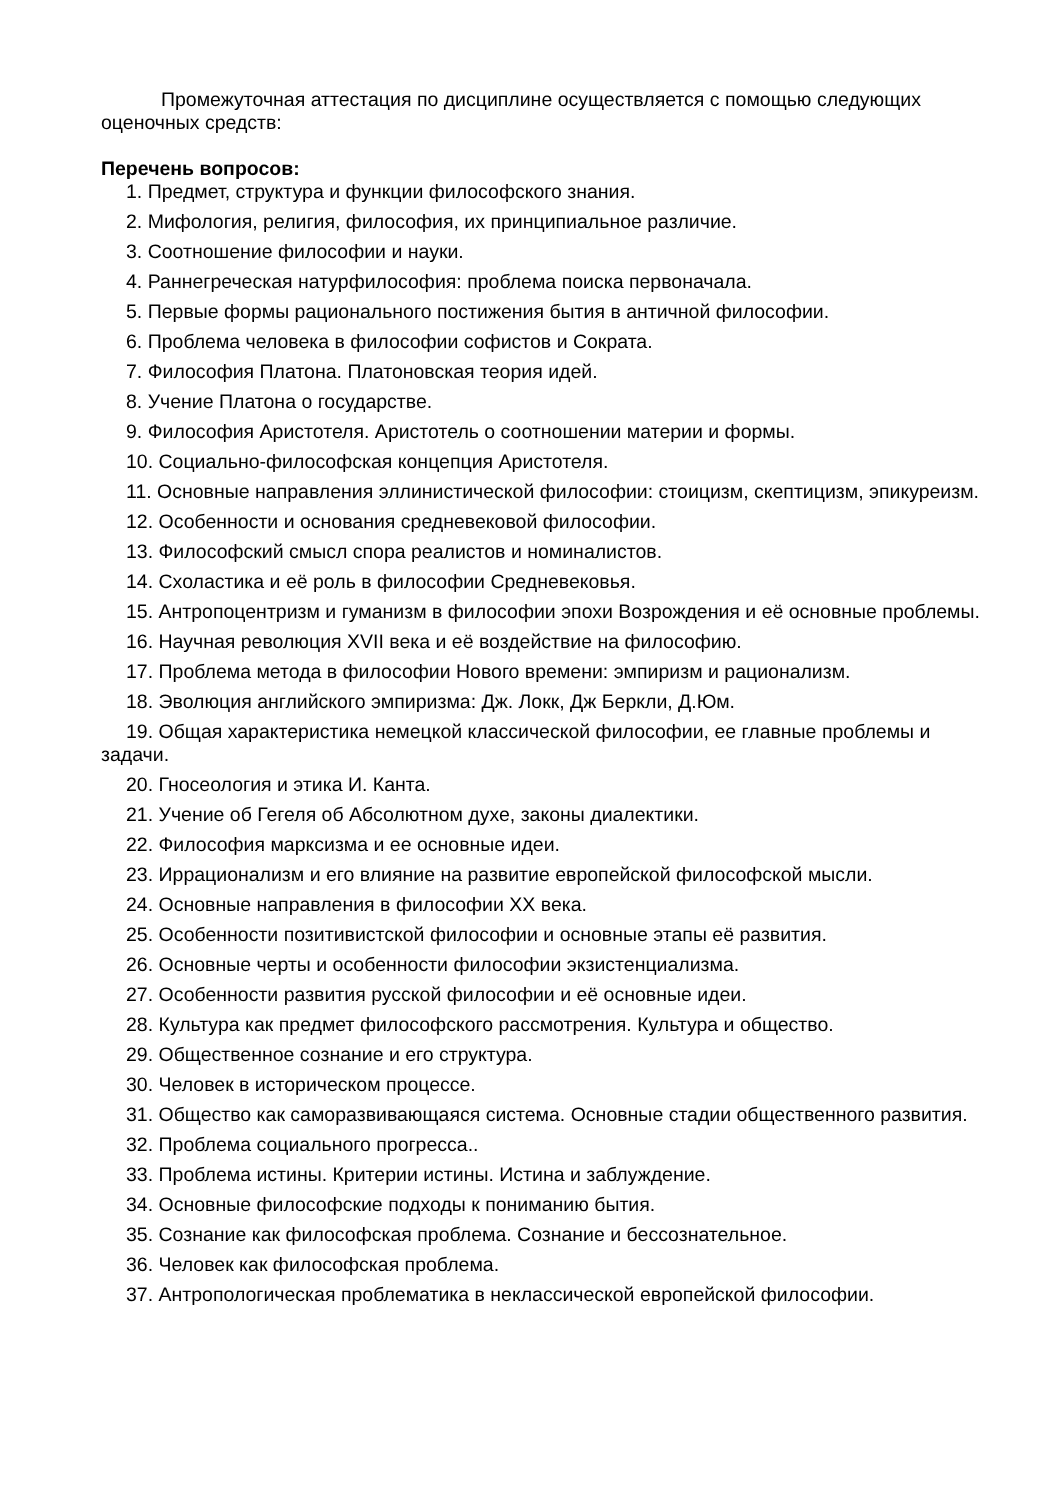Промежуточная аттестация по дисциплине осуществляется с помощью следующих оценочных средств:
Перечень вопросов:
1. Предмет, структура и функции философского знания.
2. Мифология, религия, философия, их принципиальное различие.
3. Соотношение философии и науки.
4. Раннегреческая натурфилософия: проблема поиска первоначала.
5. Первые формы рационального постижения бытия в античной философии.
6. Проблема человека в философии софистов и Сократа.
7. Философия Платона. Платоновская теория идей.
8. Учение Платона о государстве.
9. Философия Аристотеля. Аристотель о соотношении материи и формы.
10. Социально-философская концепция Аристотеля.
11. Основные направления эллинистической философии: стоицизм, скептицизм, эпикуреизм.
12. Особенности и основания средневековой философии.
13. Философский смысл спора реалистов и номиналистов.
14. Схоластика и её роль в философии Средневековья.
15. Антропоцентризм и гуманизм в философии эпохи Возрождения и её основные проблемы.
16. Научная революция XVII века и её воздействие на философию.
17. Проблема метода в философии Нового времени: эмпиризм и рационализм.
18. Эволюция английского эмпиризма: Дж. Локк, Дж Беркли, Д.Юм.
19. Общая характеристика немецкой классической философии, ее главные проблемы и задачи.
20. Гносеология и этика И. Канта.
21. Учение об Гегеля об Абсолютном духе, законы диалектики.
22. Философия марксизма и ее основные идеи.
23. Иррационализм и его влияние на развитие европейской философской мысли.
24. Основные направления в философии XX века.
25. Особенности позитивистской философии и основные этапы её развития.
26. Основные черты и особенности философии экзистенциализма.
27. Особенности развития русской философии и её основные идеи.
28. Культура как предмет философского рассмотрения. Культура и общество.
29. Общественное сознание и его структура.
30. Человек в историческом процессе.
31. Общество как саморазвивающаяся система. Основные стадии общественного развития.
32. Проблема социального прогресса..
33. Проблема истины. Критерии истины. Истина и заблуждение.
34. Основные философские подходы к пониманию бытия.
35. Сознание как философская проблема. Сознание и бессознательное.
36. Человек как философская проблема.
37. Антропологическая проблематика в неклассической европейской философии.